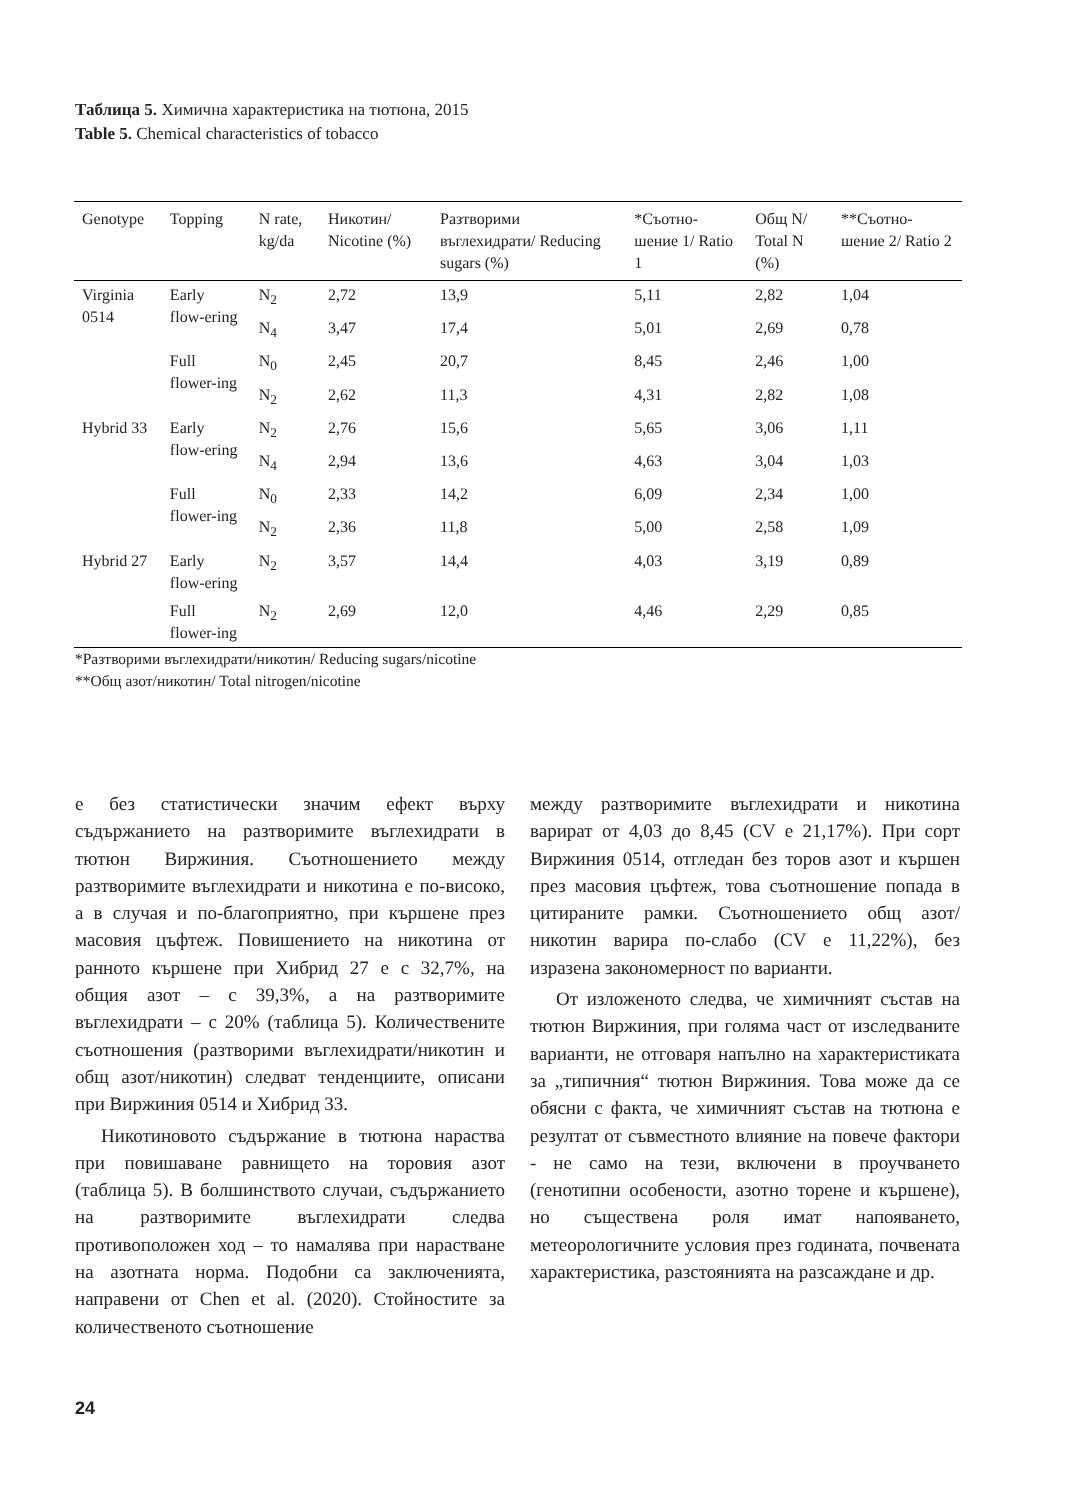Таблица 5. Химична характеристика на тютюна, 2015
Table 5. Chemical characteristics of tobacco
| Genotype | Topping | N rate, kg/da | Никотин/ Nicotine (%) | Разтворими въглехидрати/ Reducing sugars (%) | *Съотно-шение 1/ Ratio 1 | Общ N/ Total N (%) | **Съотно-шение 2/ Ratio 2 |
| --- | --- | --- | --- | --- | --- | --- | --- |
| Virginia 0514 | Early flow-ering | N<sub>2</sub> | 2,72 | 13,9 | 5,11 | 2,82 | 1,04 |
| | | N<sub>4</sub> | 3,47 | 17,4 | 5,01 | 2,69 | 0,78 |
| | Full flower-ing | N<sub>0</sub> | 2,45 | 20,7 | 8,45 | 2,46 | 1,00 |
| | | N<sub>2</sub> | 2,62 | 11,3 | 4,31 | 2,82 | 1,08 |
| Hybrid 33 | Early flow-ering | N<sub>2</sub> | 2,76 | 15,6 | 5,65 | 3,06 | 1,11 |
| | | N<sub>4</sub> | 2,94 | 13,6 | 4,63 | 3,04 | 1,03 |
| | Full flower-ing | N<sub>0</sub> | 2,33 | 14,2 | 6,09 | 2,34 | 1,00 |
| | | N<sub>2</sub> | 2,36 | 11,8 | 5,00 | 2,58 | 1,09 |
| Hybrid 27 | Early flow-ering | N<sub>2</sub> | 3,57 | 14,4 | 4,03 | 3,19 | 0,89 |
| | Full flower-ing | N<sub>2</sub> | 2,69 | 12,0 | 4,46 | 2,29 | 0,85 |
*Разтворими въглехидрати/никотин/ Reducing sugars/nicotine
**Общ азот/никотин/ Total nitrogen/nicotine
е без статистически значим ефект върху съдържанието на разтворимите въглехидрати в тютюн Виржиния. Съотношението между разтворимите въглехидрати и никотина е по-високо, а в случая и по-благоприятно, при кършене през масовия цъфтеж. Повишението на никотина от ранното кършене при Хибрид 27 е с 32,7%, на общия азот – с 39,3%, а на разтворимите въглехидрати – с 20% (таблица 5). Количествените съотношения (разтворими въглехидрати/никотин и общ азот/никотин) следват тенденциите, описани при Виржиния 0514 и Хибрид 33.
Никотиновото съдържание в тютюна нараства при повишаване равнището на торовия азот (таблица 5). В болшинството случаи, съдържанието на разтворимите въглехидрати следва противоположен ход – то намалява при нарастване на азотната норма. Подобни са заключенията, направени от Chen et al. (2020). Стойностите за количественото съотношение
между разтворимите въглехидрати и никотина варират от 4,03 до 8,45 (CV е 21,17%). При сорт Виржиния 0514, отгледан без торов азот и кършен през масовия цъфтеж, това съотношение попада в цитираните рамки. Съотношението общ азот/никотин варира по-слабо (CV е 11,22%), без изразена закономерност по варианти.
От изложеното следва, че химичният състав на тютюн Виржиния, при голяма част от изследваните варианти, не отговаря напълно на характеристиката за „типичния“ тютюн Виржиния. Това може да се обясни с факта, че химичният състав на тютюна е резултат от съвместното влияние на повече фактори - не само на тези, включени в проучването (генотипни особености, азотно торене и кършене), но съществена роля имат напояването, метеорологичните условия през годината, почвената характеристика, разстоянията на разсаждане и др.
24